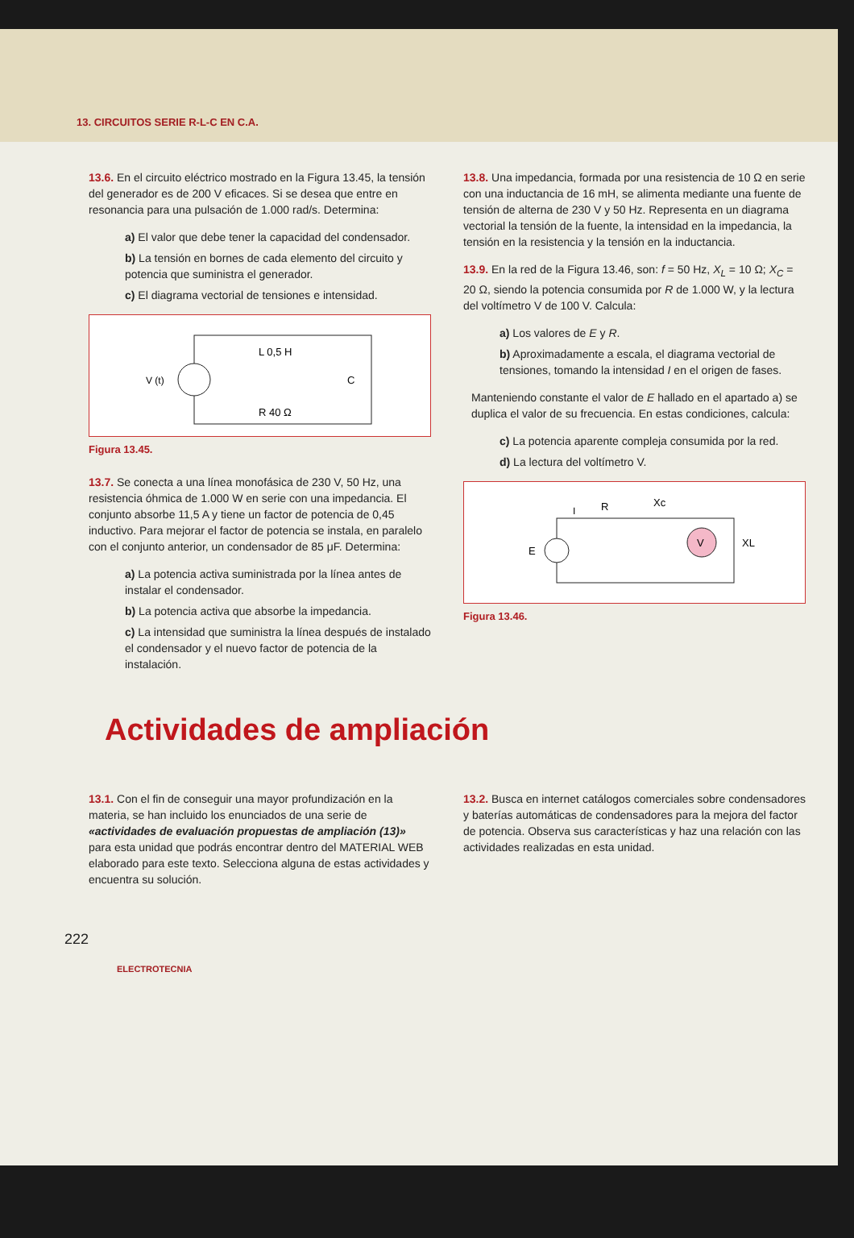13. CIRCUITOS SERIE R-L-C EN C.A.
13.6. En el circuito eléctrico mostrado en la Figura 13.45, la tensión del generador es de 200 V eficaces. Si se desea que entre en resonancia para una pulsación de 1.000 rad/s. Determina:
a) El valor que debe tener la capacidad del condensador.
b) La tensión en bornes de cada elemento del circuito y potencia que suministra el generador.
c) El diagrama vectorial de tensiones e intensidad.
V (t)
L 0,5 H
C
R 40 Ω
Figura 13.45.
13.7. Se conecta a una línea monofásica de 230 V, 50 Hz, una resistencia óhmica de 1.000 W en serie con una impedancia. El conjunto absorbe 11,5 A y tiene un factor de potencia de 0,45 inductivo. Para mejorar el factor de potencia se instala, en paralelo con el conjunto anterior, un condensador de 85 μF. Determina:
a) La potencia activa suministrada por la línea antes de instalar el condensador.
b) La potencia activa que absorbe la impedancia.
c) La intensidad que suministra la línea después de instalado el condensador y el nuevo factor de potencia de la instalación.
13.8. Una impedancia, formada por una resistencia de 10 Ω en serie con una inductancia de 16 mH, se alimenta mediante una fuente de tensión de alterna de 230 V y 50 Hz. Representa en un diagrama vectorial la tensión de la fuente, la intensidad en la impedancia, la tensión en la resistencia y la tensión en la inductancia.
13.9. En la red de la Figura 13.46, son: f = 50 Hz, X<sub>L</sub> = 10 Ω; X<sub>C</sub> = 20 Ω, siendo la potencia consumida por R de 1.000 W, y la lectura del voltímetro V de 100 V. Calcula:
a) Los valores de E y R.
b) Aproximadamente a escala, el diagrama vectorial de tensiones, tomando la intensidad I en el origen de fases.
Manteniendo constante el valor de E hallado en el apartado a) se duplica el valor de su frecuencia. En estas condiciones, calcula:
c) La potencia aparente compleja consumida por la red.
d) La lectura del voltímetro V.
V
E
I
R
Xc
XL
Figura 13.46.
Actividades de ampliación
13.1. Con el fin de conseguir una mayor profundización en la materia, se han incluido los enunciados de una serie de «actividades de evaluación propuestas de ampliación (13)» para esta unidad que podrás encontrar dentro del MATERIAL WEB elaborado para este texto. Selecciona alguna de estas actividades y encuentra su solución.
13.2. Busca en internet catálogos comerciales sobre condensadores y baterías automáticas de condensadores para la mejora del factor de potencia. Observa sus características y haz una relación con las actividades realizadas en esta unidad.
222
ELECTROTECNIA